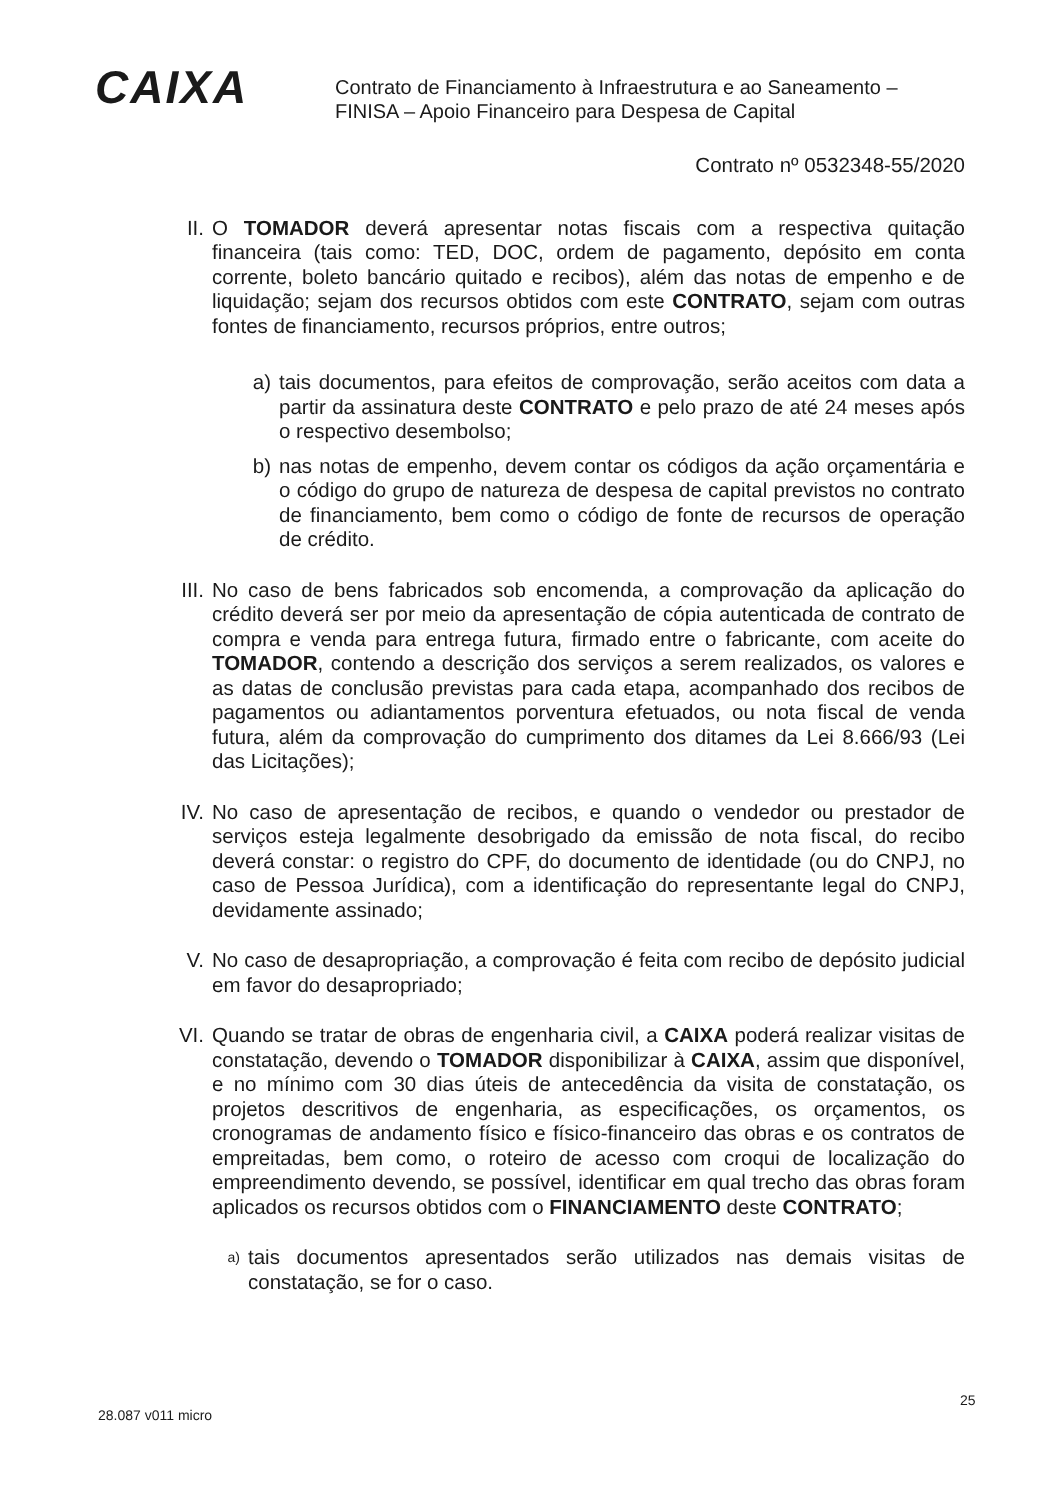CAIXA
Contrato de Financiamento à Infraestrutura e ao Saneamento –
FINISA – Apoio Financeiro para Despesa de Capital
Contrato nº 0532348-55/2020
II. O TOMADOR deverá apresentar notas fiscais com a respectiva quitação financeira (tais como: TED, DOC, ordem de pagamento, depósito em conta corrente, boleto bancário quitado e recibos), além das notas de empenho e de liquidação; sejam dos recursos obtidos com este CONTRATO, sejam com outras fontes de financiamento, recursos próprios, entre outros;
a) tais documentos, para efeitos de comprovação, serão aceitos com data a partir da assinatura deste CONTRATO e pelo prazo de até 24 meses após o respectivo desembolso;
b) nas notas de empenho, devem contar os códigos da ação orçamentária e o código do grupo de natureza de despesa de capital previstos no contrato de financiamento, bem como o código de fonte de recursos de operação de crédito.
III.
No caso de bens fabricados sob encomenda, a comprovação da aplicação do crédito deverá ser por meio da apresentação de cópia autenticada de contrato de compra e venda para entrega futura, firmado entre o fabricante, com aceite do TOMADOR, contendo a descrição dos serviços a serem realizados, os valores e as datas de conclusão previstas para cada etapa, acompanhado dos recibos de pagamentos ou adiantamentos porventura efetuados, ou nota fiscal de venda futura, além da comprovação do cumprimento dos ditames da Lei 8.666/93 (Lei das Licitações);
IV. No caso de apresentação de recibos, e quando o vendedor ou prestador de serviços esteja legalmente desobrigado da emissão de nota fiscal, do recibo deverá constar: o registro do CPF, do documento de identidade (ou do CNPJ, no caso de Pessoa Jurídica), com a identificação do representante legal do CNPJ, devidamente assinado;
V. No caso de desapropriação, a comprovação é feita com recibo de depósito judicial em favor do desapropriado;
VI. Quando se tratar de obras de engenharia civil, a CAIXA poderá realizar visitas de constatação, devendo o TOMADOR disponibilizar à CAIXA, assim que disponível, e no mínimo com 30 dias úteis de antecedência da visita de constatação, os projetos descritivos de engenharia, as especificações, os orçamentos, os cronogramas de andamento físico e físico-financeiro das obras e os contratos de empreitadas, bem como, o roteiro de acesso com croqui de localização do empreendimento devendo, se possível, identificar em qual trecho das obras foram aplicados os recursos obtidos com o FINANCIAMENTO deste CONTRATO;
a)
tais documentos apresentados serão utilizados nas demais visitas de constatação, se for o caso.
28.087 v011 micro
25